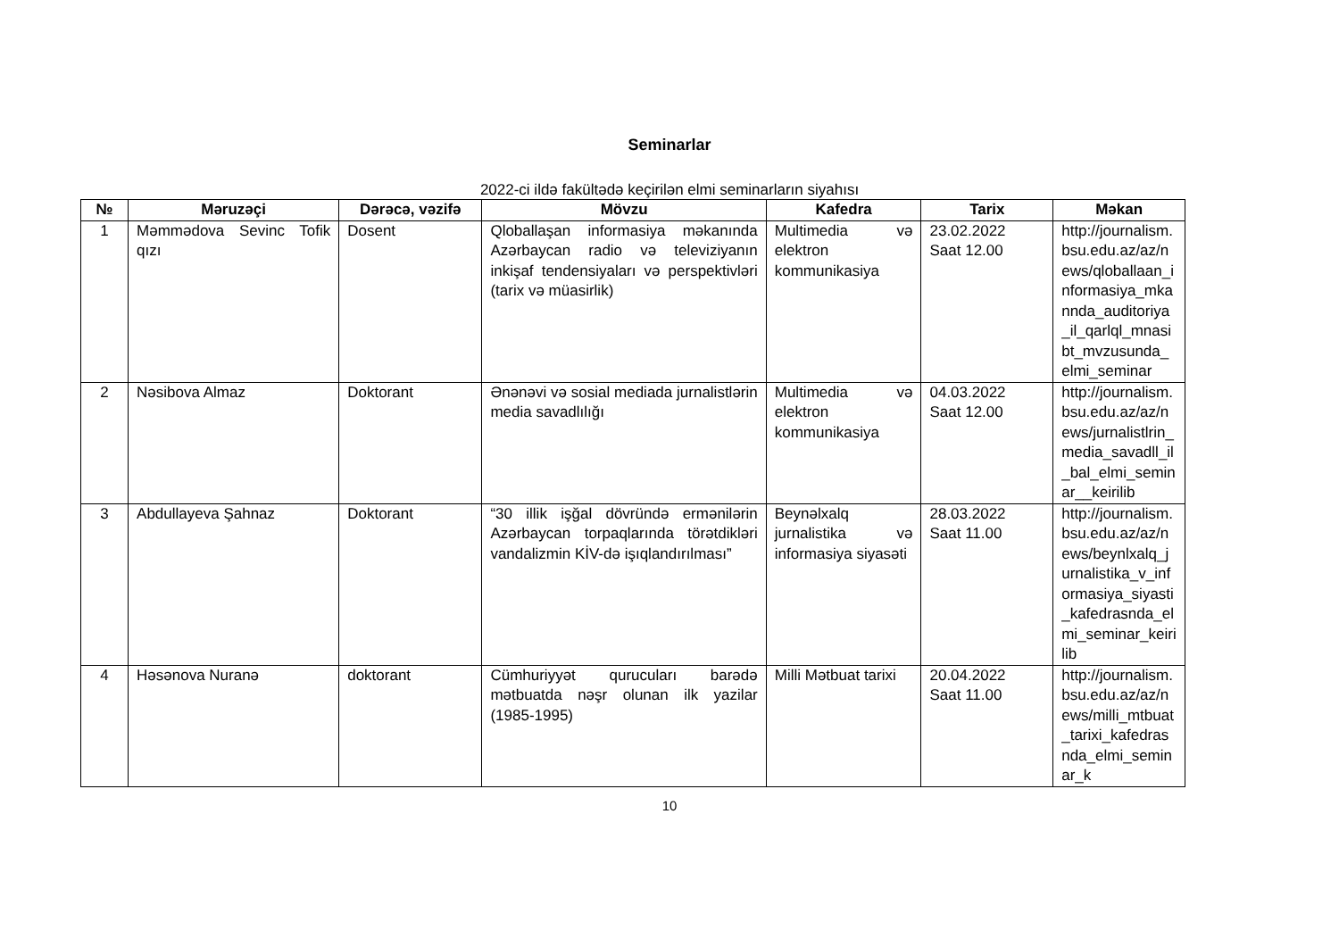Seminarlar
2022-ci ildə fakültədə keçirilən elmi seminarların siyahısı
| № | Məruzəçi | Dərəcə, vəzifə | Mövzu | Kafedra | Tarix | Məkan |
| --- | --- | --- | --- | --- | --- | --- |
| 1 | Məmmədova Sevinc Tofik qızı | Dosent | Qloballaşan informasiya məkanın­da Azərbaycan radio və televiziyanın inkişaf tendensiyaları və perspektivləri (tarix və müasirlik) | Multimedia və elektron kommunikasiya | 23.02.2022 Saat 12.00 | http://journalism.bsu.edu.az/az/news/qloballaan_informasiya_mkannda_auditoriya_il_qarlql_mnasibt_mvzusunda_elmi_seminar |
| 2 | Nəsibova Almaz | Doktorant | Ənənəvi və sosial mediada jurnalistlərin media savadlılığı | Multimedia və elektron kommunikasiya | 04.03.2022 Saat 12.00 | http://journalism.bsu.edu.az/az/news/jurnalistlrin_media_savadll_il_bal_elmi_seminar__keirilib |
| 3 | Abdullayeva Şahnaz | Doktorant | “30 illik işğal dövründə ermənilərin Azərbaycan torpaqlarında törətdikləri vandalizmin KİV-də işıqlandırılması” | Beynəlxalq jurnalistika və informasiya siyasəti | 28.03.2022 Saat 11.00 | http://journalism.bsu.edu.az/az/news/beynlxalq_jurnalistika_v_informasiya_siyasti_kafedrasnda_elmi_seminar_keirilib |
| 4 | Həsənova Nuranə | doktorant | Cümhuriyyət qurucuları barədə mətbuatda nəşr olunan ilk yazilar (1985-1995) | Milli Mətbuat tarixi | 20.04.2022 Saat 11.00 | http://journalism.bsu.edu.az/az/news/milli_mtbuat_tarixi_kafedrasnda_elmi_seminar_k |
10